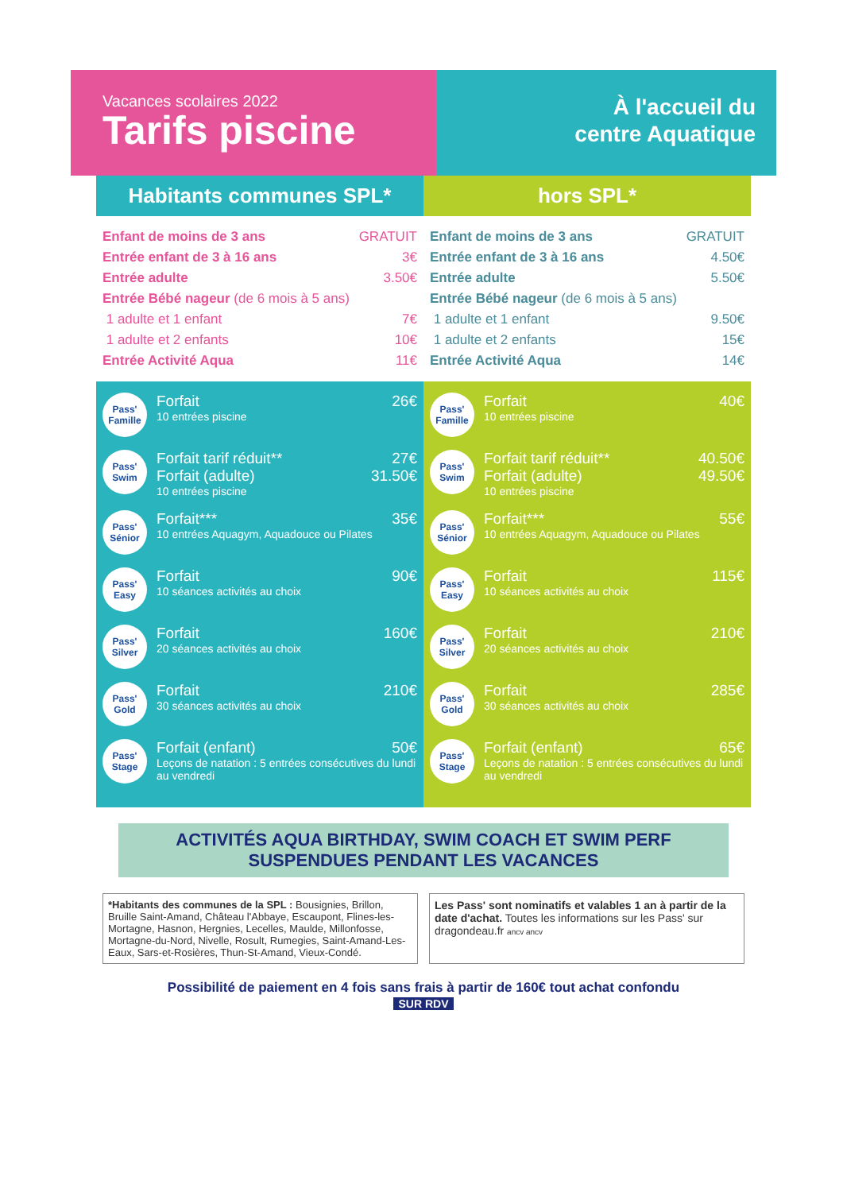Vacances scolaires 2022
Tarifs piscine
À l'accueil du
centre Aquatique
Habitants communes SPL*
Enfant de moins de 3 ans GRATUIT
Entrée enfant de 3 à 16 ans 3€
Entrée adulte 3.50€
Entrée Bébé nageur (de 6 mois à 5 ans)
1 adulte et 1 enfant 7€
1 adulte et 2 enfants 10€
Entrée Activité Aqua 11€
Pass'
Famille
Forfait 26€
10 entrées piscine
Pass'
Swim
Forfait tarif réduit** 27€
Forfait (adulte) 31.50€
10 entrées piscine
Pass'
Sénior
Forfait*** 35€
10 entrées Aquagym, Aquadouce ou Pilates
Pass'
Easy
Forfait 90€
10 séances activités au choix
Pass'
Silver
Forfait 160€
20 séances activités au choix
Pass'
Gold
Forfait 210€
30 séances activités au choix
Pass'
Stage
Forfait (enfant) 50€
Leçons de natation : 5 entrées consécutives du lundi au vendredi
hors SPL*
Enfant de moins de 3 ans GRATUIT
Entrée enfant de 3 à 16 ans 4.50€
Entrée adulte 5.50€
Entrée Bébé nageur (de 6 mois à 5 ans)
1 adulte et 1 enfant 9.50€
1 adulte et 2 enfants 15€
Entrée Activité Aqua 14€
Pass'
Famille
Forfait 40€
10 entrées piscine
Pass'
Swim
Forfait tarif réduit** 40.50€
Forfait (adulte) 49.50€
10 entrées piscine
Pass'
Sénior
Forfait*** 55€
10 entrées Aquagym, Aquadouce ou Pilates
Pass'
Easy
Forfait 115€
10 séances activités au choix
Pass'
Silver
Forfait 210€
20 séances activités au choix
Pass'
Gold
Forfait 285€
30 séances activités au choix
Pass'
Stage
Forfait (enfant) 65€
Leçons de natation : 5 entrées consécutives du lundi au vendredi
ACTIVITÉS AQUA BIRTHDAY, SWIM COACH ET SWIM PERF
SUSPENDUES PENDANT LES VACANCES
*Habitants des communes de la SPL : Bousignies, Brillon, Bruille Saint-Amand, Château l'Abbaye, Escaupont, Flines-les-Mortagne, Hasnon, Hergnies, Lecelles, Maulde, Millonfosse, Mortagne-du-Nord, Nivelle, Rosult, Rumegies, Saint-Amand-Les-Eaux, Sars-et-Rosières, Thun-St-Amand, Vieux-Condé.
Les Pass' sont nominatifs et valables 1 an à partir de la date d'achat. Toutes les informations sur les Pass' sur dragondeau.fr ancv ancv
Possibilité de paiement en 4 fois sans frais à partir de 160€ tout achat confondu
SUR RDV